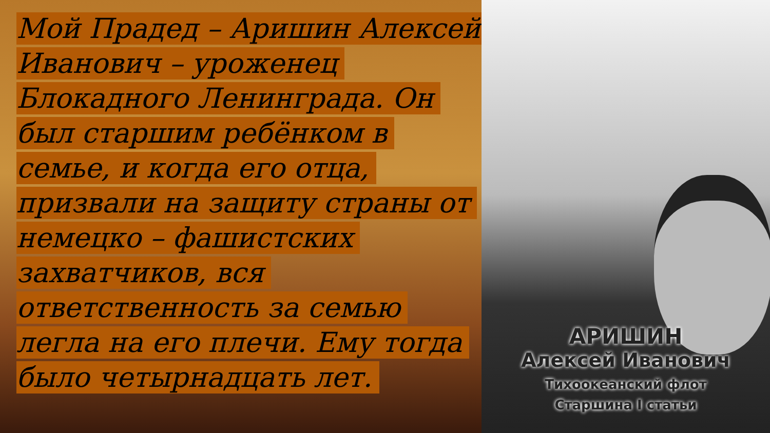Мой Прадед – Аришин Алексей Иванович – уроженец Блокадного Ленинграда. Он был старшим ребёнком в семье, и когда его отца, призвали на защиту страны от немецко – фашистских захватчиков, вся ответственность за семью легла на его плечи. Ему тогда было четырнадцать лет.
АРИШИН
Алексей Иванович
Тихоокеанский флот
Старшина I статьи